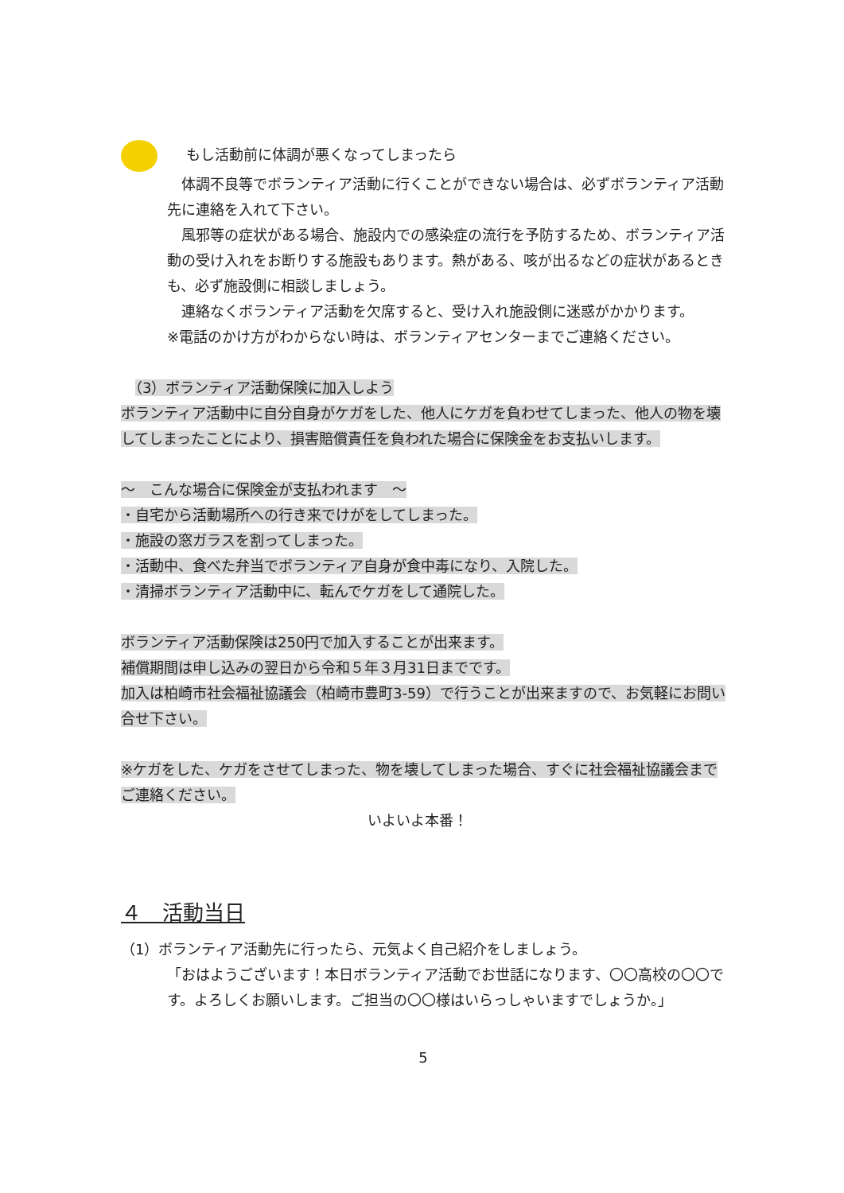もし活動前に体調が悪くなってしまったら
　体調不良等でボランティア活動に行くことができない場合は、必ずボランティア活動先に連絡を入れて下さい。
　風邪等の症状がある場合、施設内での感染症の流行を予防するため、ボランティア活動の受け入れをお断りする施設もあります。熱がある、咳が出るなどの症状があるときも、必ず施設側に相談しましょう。
　連絡なくボランティア活動を欠席すると、受け入れ施設側に迷惑がかかります。
※電話のかけ方がわからない時は、ボランティアセンターまでご連絡ください。
　（3）ボランティア活動保険に加入しよう
ボランティア活動中に自分自身がケガをした、他人にケガを負わせてしまった、他人の物を壊してしまったことにより、損害賠償責任を負われた場合に保険金をお支払いします。
～　こんな場合に保険金が支払われます　～
・自宅から活動場所への行き来でけがをしてしまった。
・施設の窓ガラスを割ってしまった。
・活動中、食べた弁当でボランティア自身が食中毒になり、入院した。
・清掃ボランティア活動中に、転んでケガをして通院した。
ボランティア活動保険は250円で加入することが出来ます。
補償期間は申し込みの翌日から令和５年３月31日までです。
加入は柏崎市社会福祉協議会（柏崎市豊町3-59）で行うことが出来ますので、お気軽にお問い合せ下さい。
※ケガをした、ケガをさせてしまった、物を壊してしまった場合、すぐに社会福祉協議会までご連絡ください。
いよいよ本番！
４　活動当日
（1）ボランティア活動先に行ったら、元気よく自己紹介をしましょう。
「おはようございます！本日ボランティア活動でお世話になります、〇〇高校の〇〇です。よろしくお願いします。ご担当の〇〇様はいらっしゃいますでしょうか。」
5